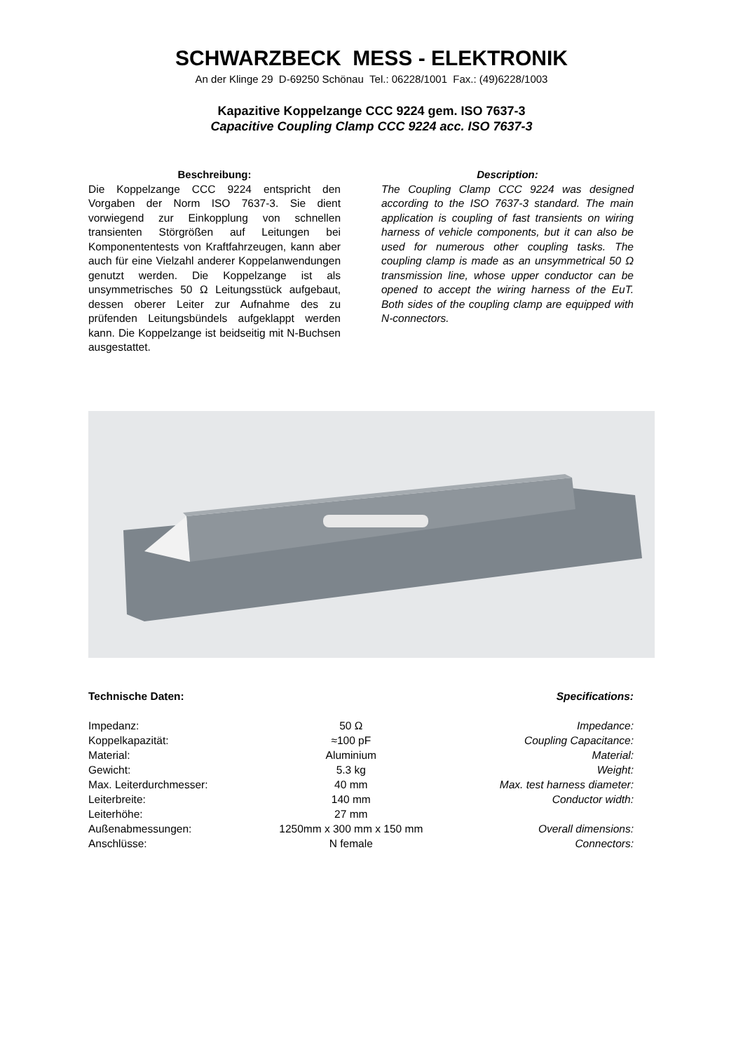SCHWARZBECK MESS - ELEKTRONIK
An der Klinge 29 D-69250 Schönau Tel.: 06228/1001 Fax.: (49)6228/1003
Kapazitive Koppelzange CCC 9224 gem. ISO 7637-3
Capacitive Coupling Clamp CCC 9224 acc. ISO 7637-3
Beschreibung:
Die Koppelzange CCC 9224 entspricht den Vorgaben der Norm ISO 7637-3. Sie dient vorwiegend zur Einkopplung von schnellen transienten Störgrößen auf Leitungen bei Komponententests von Kraftfahrzeugen, kann aber auch für eine Vielzahl anderer Koppelanwendungen genutzt werden. Die Koppelzange ist als unsymmetrisches 50 Ω Leitungsstück aufgebaut, dessen oberer Leiter zur Aufnahme des zu prüfenden Leitungsbündels aufgeklappt werden kann. Die Koppelzange ist beidseitig mit N-Buchsen ausgestattet.
Description:
The Coupling Clamp CCC 9224 was designed according to the ISO 7637-3 standard. The main application is coupling of fast transients on wiring harness of vehicle components, but it can also be used for numerous other coupling tasks. The coupling clamp is made as an unsymmetrical 50 Ω transmission line, whose upper conductor can be opened to accept the wiring harness of the EuT. Both sides of the coupling clamp are equipped with N-connectors.
Technische Daten: Specifications:
| Impedanz: | 50 Ω | Impedance: |
| Koppelkapazität: | ≈100 pF | Coupling Capacitance: |
| Material: | Aluminium | Material: |
| Gewicht: | 5.3 kg | Weight: |
| Max. Leiterdurchmesser: | 40 mm | Max. test harness diameter: |
| Leiterbreite: | 140 mm | Conductor width: |
| Leiterhöhe: | 27 mm | |
| Außenabmessungen: | 1250mm x 300 mm x 150 mm | Overall dimensions: |
| Anschlüsse: | N female | Connectors: |